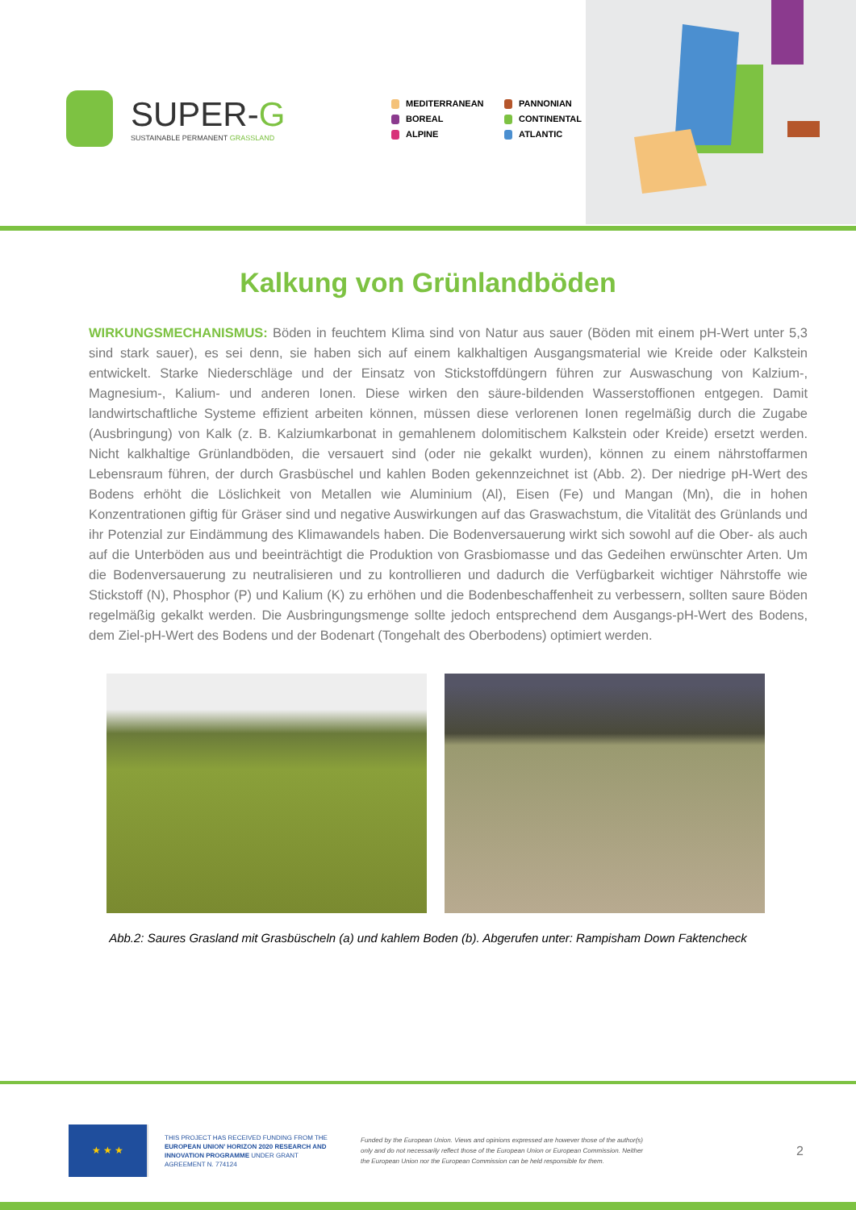SUPER-G
SUSTAINABLE PERMANENT GRASSLAND
MEDITERRANEAN
PANNONIAN
BOREAL
CONTINENTAL
ALPINE
ATLANTIC
Kalkung von Grünlandböden
WIRKUNGSMECHANISMUS: Böden in feuchtem Klima sind von Natur aus sauer (Böden mit einem pH-Wert unter 5,3 sind stark sauer), es sei denn, sie haben sich auf einem kalkhaltigen Ausgangsmaterial wie Kreide oder Kalkstein entwickelt. Starke Niederschläge und der Einsatz von Stickstoffdüngern führen zur Auswaschung von Kalzium-, Magnesium-, Kalium- und anderen Ionen. Diese wirken den säure-bildenden Wasserstoffionen entgegen. Damit landwirtschaftliche Systeme effizient arbeiten können, müssen diese verlorenen Ionen regelmäßig durch die Zugabe (Ausbringung) von Kalk (z. B. Kalziumkarbonat in gemahlenem dolomitischem Kalkstein oder Kreide) ersetzt werden. Nicht kalkhaltige Grünlandböden, die versauert sind (oder nie gekalkt wurden), können zu einem nährstoffarmen Lebensraum führen, der durch Grasbüschel und kahlen Boden gekennzeichnet ist (Abb. 2). Der niedrige pH-Wert des Bodens erhöht die Löslichkeit von Metallen wie Aluminium (Al), Eisen (Fe) und Mangan (Mn), die in hohen Konzentrationen giftig für Gräser sind und negative Auswirkungen auf das Graswachstum, die Vitalität des Grünlands und ihr Potenzial zur Eindämmung des Klimawandels haben. Die Bodenversauerung wirkt sich sowohl auf die Ober- als auch auf die Unterböden aus und beeinträchtigt die Produktion von Grasbiomasse und das Gedeihen erwünschter Arten. Um die Bodenversauerung zu neutralisieren und zu kontrollieren und dadurch die Verfügbarkeit wichtiger Nährstoffe wie Stickstoff (N), Phosphor (P) und Kalium (K) zu erhöhen und die Bodenbeschaffenheit zu verbessern, sollten saure Böden regelmäßig gekalkt werden. Die Ausbringungsmenge sollte jedoch entsprechend dem Ausgangs-pH-Wert des Bodens, dem Ziel-pH-Wert des Bodens und der Bodenart (Tongehalt des Oberbodens) optimiert werden.
Abb.2: Saures Grasland mit Grasbüscheln (a) und kahlem Boden (b). Abgerufen unter: Rampisham Down Faktencheck
★ ★ ★
THIS PROJECT HAS RECEIVED FUNDING FROM THE EUROPEAN UNION’ HORIZON 2020 RESEARCH AND INNOVATION PROGRAMME UNDER GRANT AGREEMENT N. 774124
Funded by the European Union. Views and opinions expressed are however those of the author(s) only and do not necessarily reflect those of the European Union or European Commission. Neither the European Union nor the European Commission can be held responsible for them.
2